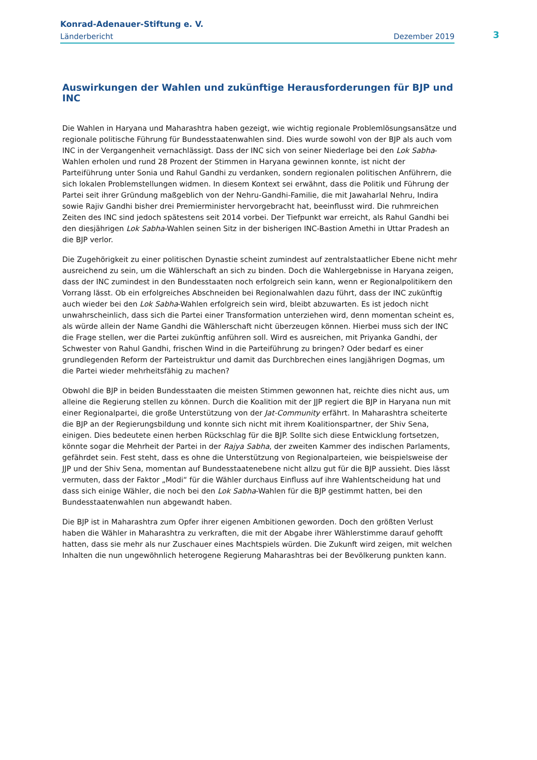Konrad-Adenauer-Stiftung e. V.
Länderbericht Dezember 2019
3
Auswirkungen der Wahlen und zukünftige Herausforderungen für BJP und INC
Die Wahlen in Haryana und Maharashtra haben gezeigt, wie wichtig regionale Problemlösungsansätze und regionale politische Führung für Bundesstaatenwahlen sind. Dies wurde sowohl von der BJP als auch vom INC in der Vergangenheit vernachlässigt. Dass der INC sich von seiner Niederlage bei den Lok Sabha-Wahlen erholen und rund 28 Prozent der Stimmen in Haryana gewinnen konnte, ist nicht der Parteiführung unter Sonia und Rahul Gandhi zu verdanken, sondern regionalen politischen Anführern, die sich lokalen Problemstellungen widmen. In diesem Kontext sei erwähnt, dass die Politik und Führung der Partei seit ihrer Gründung maßgeblich von der Nehru-Gandhi-Familie, die mit Jawaharlal Nehru, Indira sowie Rajiv Gandhi bisher drei Premierminister hervorgebracht hat, beeinflusst wird. Die ruhmreichen Zeiten des INC sind jedoch spätestens seit 2014 vorbei. Der Tiefpunkt war erreicht, als Rahul Gandhi bei den diesjährigen Lok Sabha-Wahlen seinen Sitz in der bisherigen INC-Bastion Amethi in Uttar Pradesh an die BJP verlor.
Die Zugehörigkeit zu einer politischen Dynastie scheint zumindest auf zentralstaatlicher Ebene nicht mehr ausreichend zu sein, um die Wählerschaft an sich zu binden. Doch die Wahlergebnisse in Haryana zeigen, dass der INC zumindest in den Bundesstaaten noch erfolgreich sein kann, wenn er Regionalpolitikern den Vorrang lässt. Ob ein erfolgreiches Abschneiden bei Regionalwahlen dazu führt, dass der INC zukünftig auch wieder bei den Lok Sabha-Wahlen erfolgreich sein wird, bleibt abzuwarten. Es ist jedoch nicht unwahrscheinlich, dass sich die Partei einer Transformation unterziehen wird, denn momentan scheint es, als würde allein der Name Gandhi die Wählerschaft nicht überzeugen können. Hierbei muss sich der INC die Frage stellen, wer die Partei zukünftig anführen soll. Wird es ausreichen, mit Priyanka Gandhi, der Schwester von Rahul Gandhi, frischen Wind in die Parteiführung zu bringen? Oder bedarf es einer grundlegenden Reform der Parteistruktur und damit das Durchbrechen eines langjährigen Dogmas, um die Partei wieder mehrheitsfähig zu machen?
Obwohl die BJP in beiden Bundesstaaten die meisten Stimmen gewonnen hat, reichte dies nicht aus, um alleine die Regierung stellen zu können. Durch die Koalition mit der JJP regiert die BJP in Haryana nun mit einer Regionalpartei, die große Unterstützung von der Jat-Community erfährt. In Maharashtra scheiterte die BJP an der Regierungsbildung und konnte sich nicht mit ihrem Koalitionspartner, der Shiv Sena, einigen. Dies bedeutete einen herben Rückschlag für die BJP. Sollte sich diese Entwicklung fortsetzen, könnte sogar die Mehrheit der Partei in der Rajya Sabha, der zweiten Kammer des indischen Parlaments, gefährdet sein. Fest steht, dass es ohne die Unterstützung von Regionalparteien, wie beispielsweise der JJP und der Shiv Sena, momentan auf Bundesstaatenebene nicht allzu gut für die BJP aussieht. Dies lässt vermuten, dass der Faktor „Modi“ für die Wähler durchaus Einfluss auf ihre Wahlentscheidung hat und dass sich einige Wähler, die noch bei den Lok Sabha-Wahlen für die BJP gestimmt hatten, bei den Bundesstaatenwahlen nun abgewandt haben.
Die BJP ist in Maharashtra zum Opfer ihrer eigenen Ambitionen geworden. Doch den größten Verlust haben die Wähler in Maharashtra zu verkraften, die mit der Abgabe ihrer Wählerstimme darauf gehofft hatten, dass sie mehr als nur Zuschauer eines Machtspiels würden. Die Zukunft wird zeigen, mit welchen Inhalten die nun ungewöhnlich heterogene Regierung Maharashtras bei der Bevölkerung punkten kann.